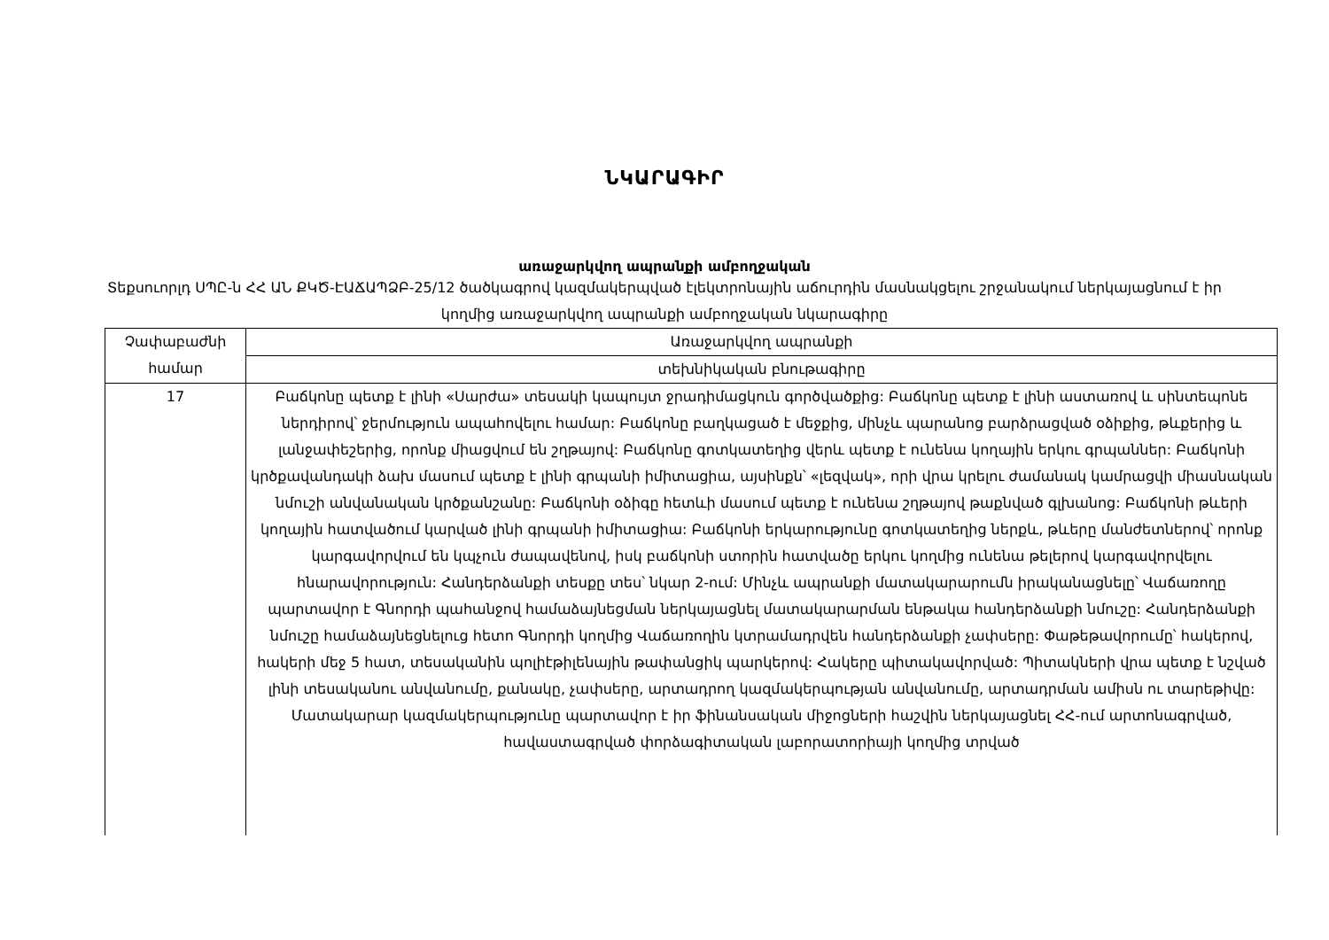ՆԿԱՐԱԳԻՐ
առաջարկվող ապրանքի ամբողջական
Տեքսուորլդ ՍՊԸ-ն ՀՀ ԱՆ ՔԿԾ-ԷԱՃԱՊՁԲ-25/12 ծածկագրով կազմակերպված էլեկտրոնային աճուրդին մասնակցելու շրջանակում ներկայացնում է իր կողմից առաջարկվող ապրանքի ամբողջական նկարագիրը
| Չափաբաժնի համար | Առաջարկվող ապրանքի |
| --- | --- |
| | տեխնիկական բնութագիրը |
| 17 | Բաճկոնը պետք է լինի «Սարժա» տեսակի կապույտ ջրադիմացկուն գործվածքից: Բաճկոնը պետք է լինի աստառով և սինտեպոնե ներդիրով՝ ջերմություն ապահովելու համար: Բաճկոնը բաղկացած է մեջքից, մինչև պարանոց բարձրացված օձիքից, թևքերից և լանջափեշերից, որոնք միացվում են շղթայով: Բաճկոնը գոտկատեղից վերև պետք է ունենա կողային երկու գրպաններ: Բաճկոնի կրծքավանդակի ձախ մասում պետք է լինի գրպանի իմիտացիա, այսինքն՝ «լեզվակ», որի վրա կրելու ժամանակ կամրացվի միասնական նմուշի անվանական կրծքանշանը: Բաճկոնի օձիգը հետևի մասում պետք է ունենա շղթայով թաքնված գլխանոց: Բաճկոնի թևերի կողային հատվածում կարված լինի գրպանի իմիտացիա: Բաճկոնի երկարությունը գոտկատեղից ներքև, թևերը մանժետներով՝ որոնք կարգավորվում են կպչուն ժապավենով, իսկ բաճկոնի ստորին հատվածը երկու կողմից ունենա թելերով կարգավորվելու հնարավորություն: Հանդերձանքի տեսքը տես՝ նկար 2-ում: Մինչև ապրանքի մատակարարումն իրականացնելը՝ Վաճառողը պարտավոր է Գնորդի պահանջով համաձայնեցման ներկայացնել մատակարարման ենթակա հանդերձանքի նմուշը: Հանդերձանքի նմուշը համաձայնեցնելուց հետո Գնորդի կողմից Վաճառողին կտրամադրվեն հանդերձանքի չափսերը: Փաթեթավորումը՝ հակերով, հակերի մեջ 5 հատ, տեսականին պոլիէթիլենային թափանցիկ պարկերով: Հակերը պիտակավորված: Պիտակների վրա պետք է նշված լինի տեսականու անվանումը, քանակը, չափսերը, արտադրող կազմակերպության անվանումը, արտադրման ամիսն ու տարեթիվը: Մատակարար կազմակերպությունը պարտավոր է իր ֆինանսական միջոցների հաշվին ներկայացնել ՀՀ-ում արտոնագրված, հավաստագրված փորձագիտական լաբորատորիայի կողմից տրված |